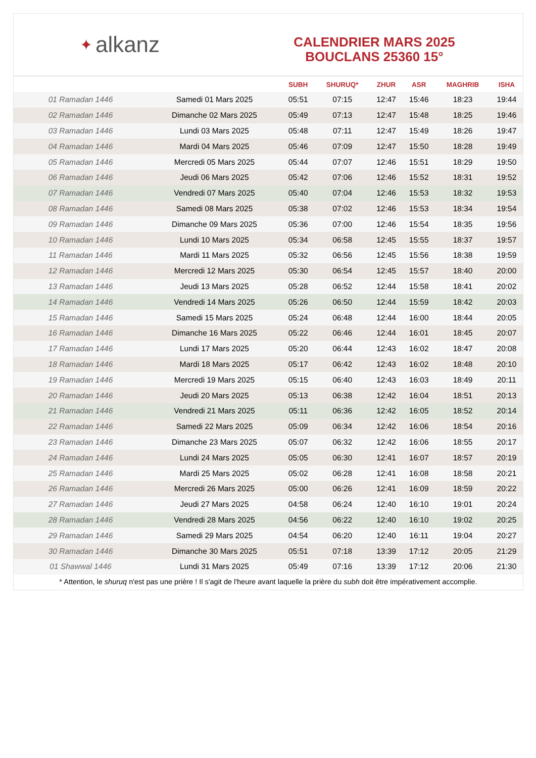✦ alkanz
CALENDRIER MARS 2025
BOUCLANS 25360 15°
| | | SUBH | SHURUQ* | ZHUR | ASR | MAGHRIB | ISHA |
| --- | --- | --- | --- | --- | --- | --- | --- |
| 01 Ramadan 1446 | Samedi 01 Mars 2025 | 05:51 | 07:15 | 12:47 | 15:46 | 18:23 | 19:44 |
| 02 Ramadan 1446 | Dimanche 02 Mars 2025 | 05:49 | 07:13 | 12:47 | 15:48 | 18:25 | 19:46 |
| 03 Ramadan 1446 | Lundi 03 Mars 2025 | 05:48 | 07:11 | 12:47 | 15:49 | 18:26 | 19:47 |
| 04 Ramadan 1446 | Mardi 04 Mars 2025 | 05:46 | 07:09 | 12:47 | 15:50 | 18:28 | 19:49 |
| 05 Ramadan 1446 | Mercredi 05 Mars 2025 | 05:44 | 07:07 | 12:46 | 15:51 | 18:29 | 19:50 |
| 06 Ramadan 1446 | Jeudi 06 Mars 2025 | 05:42 | 07:06 | 12:46 | 15:52 | 18:31 | 19:52 |
| 07 Ramadan 1446 | Vendredi 07 Mars 2025 | 05:40 | 07:04 | 12:46 | 15:53 | 18:32 | 19:53 |
| 08 Ramadan 1446 | Samedi 08 Mars 2025 | 05:38 | 07:02 | 12:46 | 15:53 | 18:34 | 19:54 |
| 09 Ramadan 1446 | Dimanche 09 Mars 2025 | 05:36 | 07:00 | 12:46 | 15:54 | 18:35 | 19:56 |
| 10 Ramadan 1446 | Lundi 10 Mars 2025 | 05:34 | 06:58 | 12:45 | 15:55 | 18:37 | 19:57 |
| 11 Ramadan 1446 | Mardi 11 Mars 2025 | 05:32 | 06:56 | 12:45 | 15:56 | 18:38 | 19:59 |
| 12 Ramadan 1446 | Mercredi 12 Mars 2025 | 05:30 | 06:54 | 12:45 | 15:57 | 18:40 | 20:00 |
| 13 Ramadan 1446 | Jeudi 13 Mars 2025 | 05:28 | 06:52 | 12:44 | 15:58 | 18:41 | 20:02 |
| 14 Ramadan 1446 | Vendredi 14 Mars 2025 | 05:26 | 06:50 | 12:44 | 15:59 | 18:42 | 20:03 |
| 15 Ramadan 1446 | Samedi 15 Mars 2025 | 05:24 | 06:48 | 12:44 | 16:00 | 18:44 | 20:05 |
| 16 Ramadan 1446 | Dimanche 16 Mars 2025 | 05:22 | 06:46 | 12:44 | 16:01 | 18:45 | 20:07 |
| 17 Ramadan 1446 | Lundi 17 Mars 2025 | 05:20 | 06:44 | 12:43 | 16:02 | 18:47 | 20:08 |
| 18 Ramadan 1446 | Mardi 18 Mars 2025 | 05:17 | 06:42 | 12:43 | 16:02 | 18:48 | 20:10 |
| 19 Ramadan 1446 | Mercredi 19 Mars 2025 | 05:15 | 06:40 | 12:43 | 16:03 | 18:49 | 20:11 |
| 20 Ramadan 1446 | Jeudi 20 Mars 2025 | 05:13 | 06:38 | 12:42 | 16:04 | 18:51 | 20:13 |
| 21 Ramadan 1446 | Vendredi 21 Mars 2025 | 05:11 | 06:36 | 12:42 | 16:05 | 18:52 | 20:14 |
| 22 Ramadan 1446 | Samedi 22 Mars 2025 | 05:09 | 06:34 | 12:42 | 16:06 | 18:54 | 20:16 |
| 23 Ramadan 1446 | Dimanche 23 Mars 2025 | 05:07 | 06:32 | 12:42 | 16:06 | 18:55 | 20:17 |
| 24 Ramadan 1446 | Lundi 24 Mars 2025 | 05:05 | 06:30 | 12:41 | 16:07 | 18:57 | 20:19 |
| 25 Ramadan 1446 | Mardi 25 Mars 2025 | 05:02 | 06:28 | 12:41 | 16:08 | 18:58 | 20:21 |
| 26 Ramadan 1446 | Mercredi 26 Mars 2025 | 05:00 | 06:26 | 12:41 | 16:09 | 18:59 | 20:22 |
| 27 Ramadan 1446 | Jeudi 27 Mars 2025 | 04:58 | 06:24 | 12:40 | 16:10 | 19:01 | 20:24 |
| 28 Ramadan 1446 | Vendredi 28 Mars 2025 | 04:56 | 06:22 | 12:40 | 16:10 | 19:02 | 20:25 |
| 29 Ramadan 1446 | Samedi 29 Mars 2025 | 04:54 | 06:20 | 12:40 | 16:11 | 19:04 | 20:27 |
| 30 Ramadan 1446 | Dimanche 30 Mars 2025 | 05:51 | 07:18 | 13:39 | 17:12 | 20:05 | 21:29 |
| 01 Shawwal 1446 | Lundi 31 Mars 2025 | 05:49 | 07:16 | 13:39 | 17:12 | 20:06 | 21:30 |
* Attention, le shuruq n'est pas une prière ! Il s'agit de l'heure avant laquelle la prière du subh doit être impérativement accomplie.